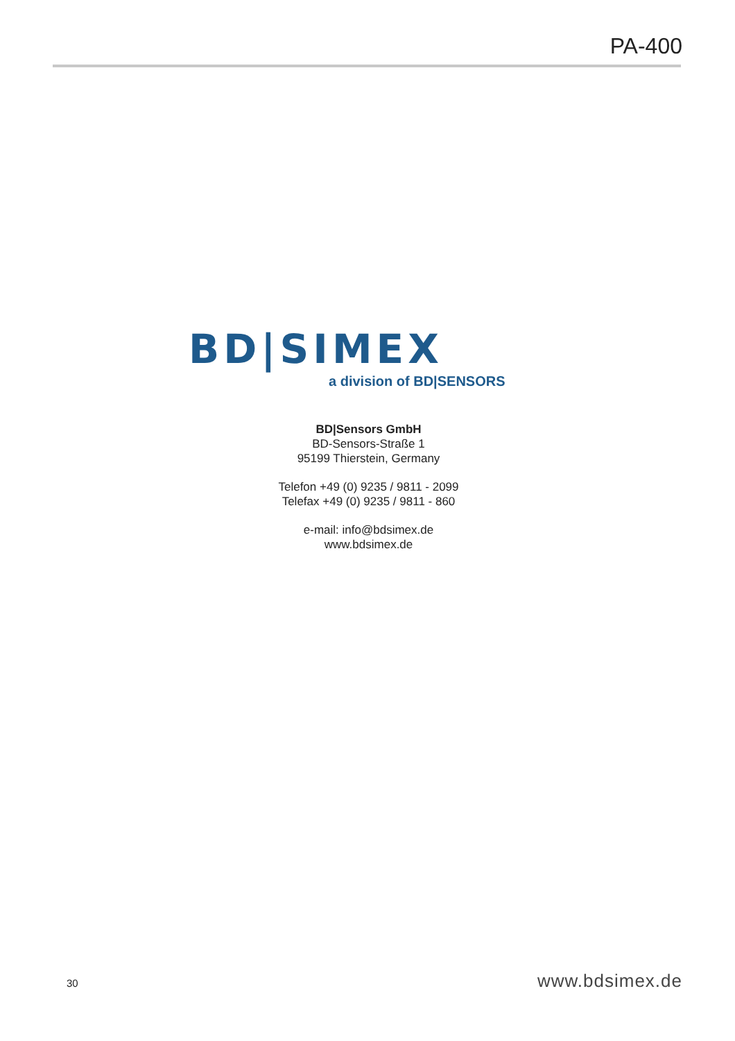PA-400
BD|SIMEX
a division of BD|SENSORS
BD|Sensors GmbH
BD-Sensors-Straße 1
95199 Thierstein, Germany
Telefon +49 (0) 9235 / 9811 - 2099
Telefax +49 (0) 9235 / 9811 - 860
e-mail: info@bdsimex.de
www.bdsimex.de
30 www.bdsimex.de